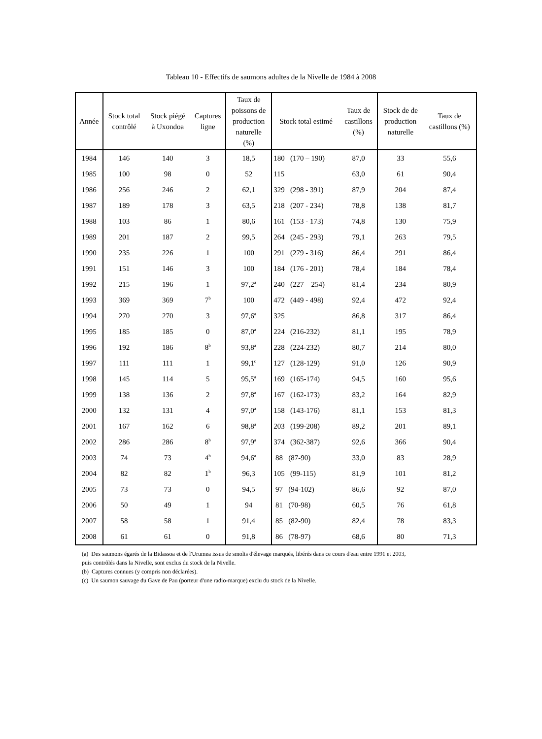Tableau 10 - Effectifs de saumons adultes de la Nivelle de 1984 à 2008
| Année | Stock total contrôlé | Stock piégé à Uxondoa | Captures ligne | Taux de poissons de production naturelle (%) | Stock total estimé | Taux de castillons (%) | Stock de de production naturelle | Taux de castillons (%) |
| --- | --- | --- | --- | --- | --- | --- | --- | --- |
| 1984 | 146 | 140 | 3 | 18,5 | 180 (170 – 190) | 87,0 | 33 | 55,6 |
| 1985 | 100 | 98 | 0 | 52 | 115 | 63,0 | 61 | 90,4 |
| 1986 | 256 | 246 | 2 | 62,1 | 329 (298 - 391) | 87,9 | 204 | 87,4 |
| 1987 | 189 | 178 | 3 | 63,5 | 218 (207 - 234) | 78,8 | 138 | 81,7 |
| 1988 | 103 | 86 | 1 | 80,6 | 161 (153 - 173) | 74,8 | 130 | 75,9 |
| 1989 | 201 | 187 | 2 | 99,5 | 264 (245 - 293) | 79,1 | 263 | 79,5 |
| 1990 | 235 | 226 | 1 | 100 | 291 (279 - 316) | 86,4 | 291 | 86,4 |
| 1991 | 151 | 146 | 3 | 100 | 184 (176 - 201) | 78,4 | 184 | 78,4 |
| 1992 | 215 | 196 | 1 | 97,2<sup>a</sup> | 240 (227 – 254) | 81,4 | 234 | 80,9 |
| 1993 | 369 | 369 | 7<sup>b</sup> | 100 | 472 (449 - 498) | 92,4 | 472 | 92,4 |
| 1994 | 270 | 270 | 3 | 97,6<sup>a</sup> | 325 | 86,8 | 317 | 86,4 |
| 1995 | 185 | 185 | 0 | 87,0<sup>a</sup> | 224 (216-232) | 81,1 | 195 | 78,9 |
| 1996 | 192 | 186 | 8<sup>b</sup> | 93,8<sup>a</sup> | 228 (224-232) | 80,7 | 214 | 80,0 |
| 1997 | 111 | 111 | 1 | 99,1<sup>c</sup> | 127 (128-129) | 91,0 | 126 | 90,9 |
| 1998 | 145 | 114 | 5 | 95,5<sup>a</sup> | 169 (165-174) | 94,5 | 160 | 95,6 |
| 1999 | 138 | 136 | 2 | 97,8<sup>a</sup> | 167 (162-173) | 83,2 | 164 | 82,9 |
| 2000 | 132 | 131 | 4 | 97,0<sup>a</sup> | 158 (143-176) | 81,1 | 153 | 81,3 |
| 2001 | 167 | 162 | 6 | 98,8<sup>a</sup> | 203 (199-208) | 89,2 | 201 | 89,1 |
| 2002 | 286 | 286 | 8<sup>b</sup> | 97,9<sup>a</sup> | 374 (362-387) | 92,6 | 366 | 90,4 |
| 2003 | 74 | 73 | 4<sup>b</sup> | 94,6<sup>a</sup> | 88 (87-90) | 33,0 | 83 | 28,9 |
| 2004 | 82 | 82 | 1<sup>b</sup> | 96,3 | 105 (99-115) | 81,9 | 101 | 81,2 |
| 2005 | 73 | 73 | 0 | 94,5 | 97 (94-102) | 86,6 | 92 | 87,0 |
| 2006 | 50 | 49 | 1 | 94 | 81 (70-98) | 60,5 | 76 | 61,8 |
| 2007 | 58 | 58 | 1 | 91,4 | 85 (82-90) | 82,4 | 78 | 83,3 |
| 2008 | 61 | 61 | 0 | 91,8 | 86 (78-97) | 68,6 | 80 | 71,3 |
(a) Des saumons égarés de la Bidassoa et de l'Urumea issus de smolts d'élevage marqués, libérés dans ce cours d'eau entre 1991 et 2003,
puis contrôlés dans la Nivelle, sont exclus du stock de la Nivelle.
(b) Captures connues (y compris non déclarées).
(c) Un saumon sauvage du Gave de Pau (porteur d'une radio-marque) exclu du stock de la Nivelle.